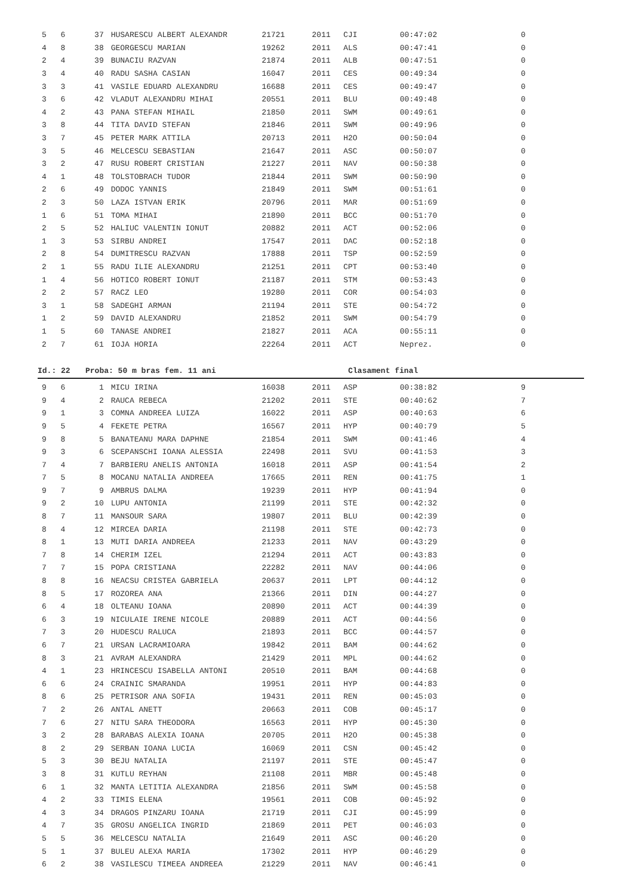| 5 | 6 | 37 | HUSARESCU ALBERT ALEXANDR | 21721 | 2011 | CJI | 00:47:02 | 0 |
| 4 | 8 | 38 | GEORGESCU MARIAN | 19262 | 2011 | ALS | 00:47:41 | 0 |
| 2 | 4 | 39 | BUNACIU RAZVAN | 21874 | 2011 | ALB | 00:47:51 | 0 |
| 3 | 4 | 40 | RADU SASHA CASIAN | 16047 | 2011 | CES | 00:49:34 | 0 |
| 3 | 3 | 41 | VASILE EDUARD ALEXANDRU | 16688 | 2011 | CES | 00:49:47 | 0 |
| 3 | 6 | 42 | VLADUT ALEXANDRU MIHAI | 20551 | 2011 | BLU | 00:49:48 | 0 |
| 4 | 2 | 43 | PANA STEFAN MIHAIL | 21850 | 2011 | SWM | 00:49:61 | 0 |
| 3 | 8 | 44 | TITA DAVID STEFAN | 21846 | 2011 | SWM | 00:49:96 | 0 |
| 3 | 7 | 45 | PETER MARK ATTILA | 20713 | 2011 | H2O | 00:50:04 | 0 |
| 3 | 5 | 46 | MELCESCU SEBASTIAN | 21647 | 2011 | ASC | 00:50:07 | 0 |
| 3 | 2 | 47 | RUSU ROBERT CRISTIAN | 21227 | 2011 | NAV | 00:50:38 | 0 |
| 4 | 1 | 48 | TOLSTOBRACH TUDOR | 21844 | 2011 | SWM | 00:50:90 | 0 |
| 2 | 6 | 49 | DODOC YANNIS | 21849 | 2011 | SWM | 00:51:61 | 0 |
| 2 | 3 | 50 | LAZA ISTVAN ERIK | 20796 | 2011 | MAR | 00:51:69 | 0 |
| 1 | 6 | 51 | TOMA MIHAI | 21890 | 2011 | BCC | 00:51:70 | 0 |
| 2 | 5 | 52 | HALIUC VALENTIN IONUT | 20882 | 2011 | ACT | 00:52:06 | 0 |
| 1 | 3 | 53 | SIRBU ANDREI | 17547 | 2011 | DAC | 00:52:18 | 0 |
| 2 | 8 | 54 | DUMITRESCU RAZVAN | 17888 | 2011 | TSP | 00:52:59 | 0 |
| 2 | 1 | 55 | RADU ILIE ALEXANDRU | 21251 | 2011 | CPT | 00:53:40 | 0 |
| 1 | 4 | 56 | HOTICO ROBERT IONUT | 21187 | 2011 | STM | 00:53:43 | 0 |
| 2 | 2 | 57 | RACZ LEO | 19280 | 2011 | COR | 00:54:03 | 0 |
| 3 | 1 | 58 | SADEGHI ARMAN | 21194 | 2011 | STE | 00:54:72 | 0 |
| 1 | 2 | 59 | DAVID ALEXANDRU | 21852 | 2011 | SWM | 00:54:79 | 0 |
| 1 | 5 | 60 | TANASE ANDREI | 21827 | 2011 | ACA | 00:55:11 | 0 |
| 2 | 7 | 61 | IOJA HORIA | 22264 | 2011 | ACT | Neprez. | 0 |
Id.: 22 Proba: 50 m bras fem. 11 ani Clasament final
| 9 | 6 | 1 | MICU IRINA | 16038 | 2011 | ASP | 00:38:82 | 9 |
| 9 | 4 | 2 | RAUCA REBECA | 21202 | 2011 | STE | 00:40:62 | 7 |
| 9 | 1 | 3 | COMNA ANDREEA LUIZA | 16022 | 2011 | ASP | 00:40:63 | 6 |
| 9 | 5 | 4 | FEKETE PETRA | 16567 | 2011 | HYP | 00:40:79 | 5 |
| 9 | 8 | 5 | BANATEANU MARA DAPHNE | 21854 | 2011 | SWM | 00:41:46 | 4 |
| 9 | 3 | 6 | SCEPANSCHI IOANA ALESSIA | 22498 | 2011 | SVU | 00:41:53 | 3 |
| 7 | 4 | 7 | BARBIERU ANELIS ANTONIA | 16018 | 2011 | ASP | 00:41:54 | 2 |
| 7 | 5 | 8 | MOCANU NATALIA ANDREEA | 17665 | 2011 | REN | 00:41:75 | 1 |
| 9 | 7 | 9 | AMBRUS DALMA | 19239 | 2011 | HYP | 00:41:94 | 0 |
| 9 | 2 | 10 | LUPU ANTONIA | 21199 | 2011 | STE | 00:42:32 | 0 |
| 8 | 7 | 11 | MANSOUR SARA | 19807 | 2011 | BLU | 00:42:39 | 0 |
| 8 | 4 | 12 | MIRCEA DARIA | 21198 | 2011 | STE | 00:42:73 | 0 |
| 8 | 1 | 13 | MUTI DARIA ANDREEA | 21233 | 2011 | NAV | 00:43:29 | 0 |
| 7 | 8 | 14 | CHERIM IZEL | 21294 | 2011 | ACT | 00:43:83 | 0 |
| 7 | 7 | 15 | POPA CRISTIANA | 22282 | 2011 | NAV | 00:44:06 | 0 |
| 8 | 8 | 16 | NEACSU CRISTEA GABRIELA | 20637 | 2011 | LPT | 00:44:12 | 0 |
| 8 | 5 | 17 | ROZOREA ANA | 21366 | 2011 | DIN | 00:44:27 | 0 |
| 6 | 4 | 18 | OLTEANU IOANA | 20890 | 2011 | ACT | 00:44:39 | 0 |
| 6 | 3 | 19 | NICULAIE IRENE NICOLE | 20889 | 2011 | ACT | 00:44:56 | 0 |
| 7 | 3 | 20 | HUDESCU RALUCA | 21893 | 2011 | BCC | 00:44:57 | 0 |
| 6 | 7 | 21 | URSAN LACRAMIOARA | 19842 | 2011 | BAM | 00:44:62 | 0 |
| 8 | 3 | 21 | AVRAM ALEXANDRA | 21429 | 2011 | MPL | 00:44:62 | 0 |
| 4 | 1 | 23 | HRINCESCU ISABELLA ANTONI | 20510 | 2011 | BAM | 00:44:68 | 0 |
| 6 | 6 | 24 | CRAINIC SMARANDA | 19951 | 2011 | HYP | 00:44:83 | 0 |
| 8 | 6 | 25 | PETRISOR ANA SOFIA | 19431 | 2011 | REN | 00:45:03 | 0 |
| 7 | 2 | 26 | ANTAL ANETT | 20663 | 2011 | COB | 00:45:17 | 0 |
| 7 | 6 | 27 | NITU SARA THEODORA | 16563 | 2011 | HYP | 00:45:30 | 0 |
| 3 | 2 | 28 | BARABAS ALEXIA IOANA | 20705 | 2011 | H2O | 00:45:38 | 0 |
| 8 | 2 | 29 | SERBAN IOANA LUCIA | 16069 | 2011 | CSN | 00:45:42 | 0 |
| 5 | 3 | 30 | BEJU NATALIA | 21197 | 2011 | STE | 00:45:47 | 0 |
| 3 | 8 | 31 | KUTLU REYHAN | 21108 | 2011 | MBR | 00:45:48 | 0 |
| 6 | 1 | 32 | MANTA LETITIA ALEXANDRA | 21856 | 2011 | SWM | 00:45:58 | 0 |
| 4 | 2 | 33 | TIMIS ELENA | 19561 | 2011 | COB | 00:45:92 | 0 |
| 4 | 3 | 34 | DRAGOS PINZARU IOANA | 21719 | 2011 | CJI | 00:45:99 | 0 |
| 4 | 7 | 35 | GROSU ANGELICA INGRID | 21869 | 2011 | PET | 00:46:03 | 0 |
| 5 | 5 | 36 | MELCESCU NATALIA | 21649 | 2011 | ASC | 00:46:20 | 0 |
| 5 | 1 | 37 | BULEU ALEXA MARIA | 17302 | 2011 | HYP | 00:46:29 | 0 |
| 6 | 2 | 38 | VASILESCU TIMEEA ANDREEA | 21229 | 2011 | NAV | 00:46:41 | 0 |